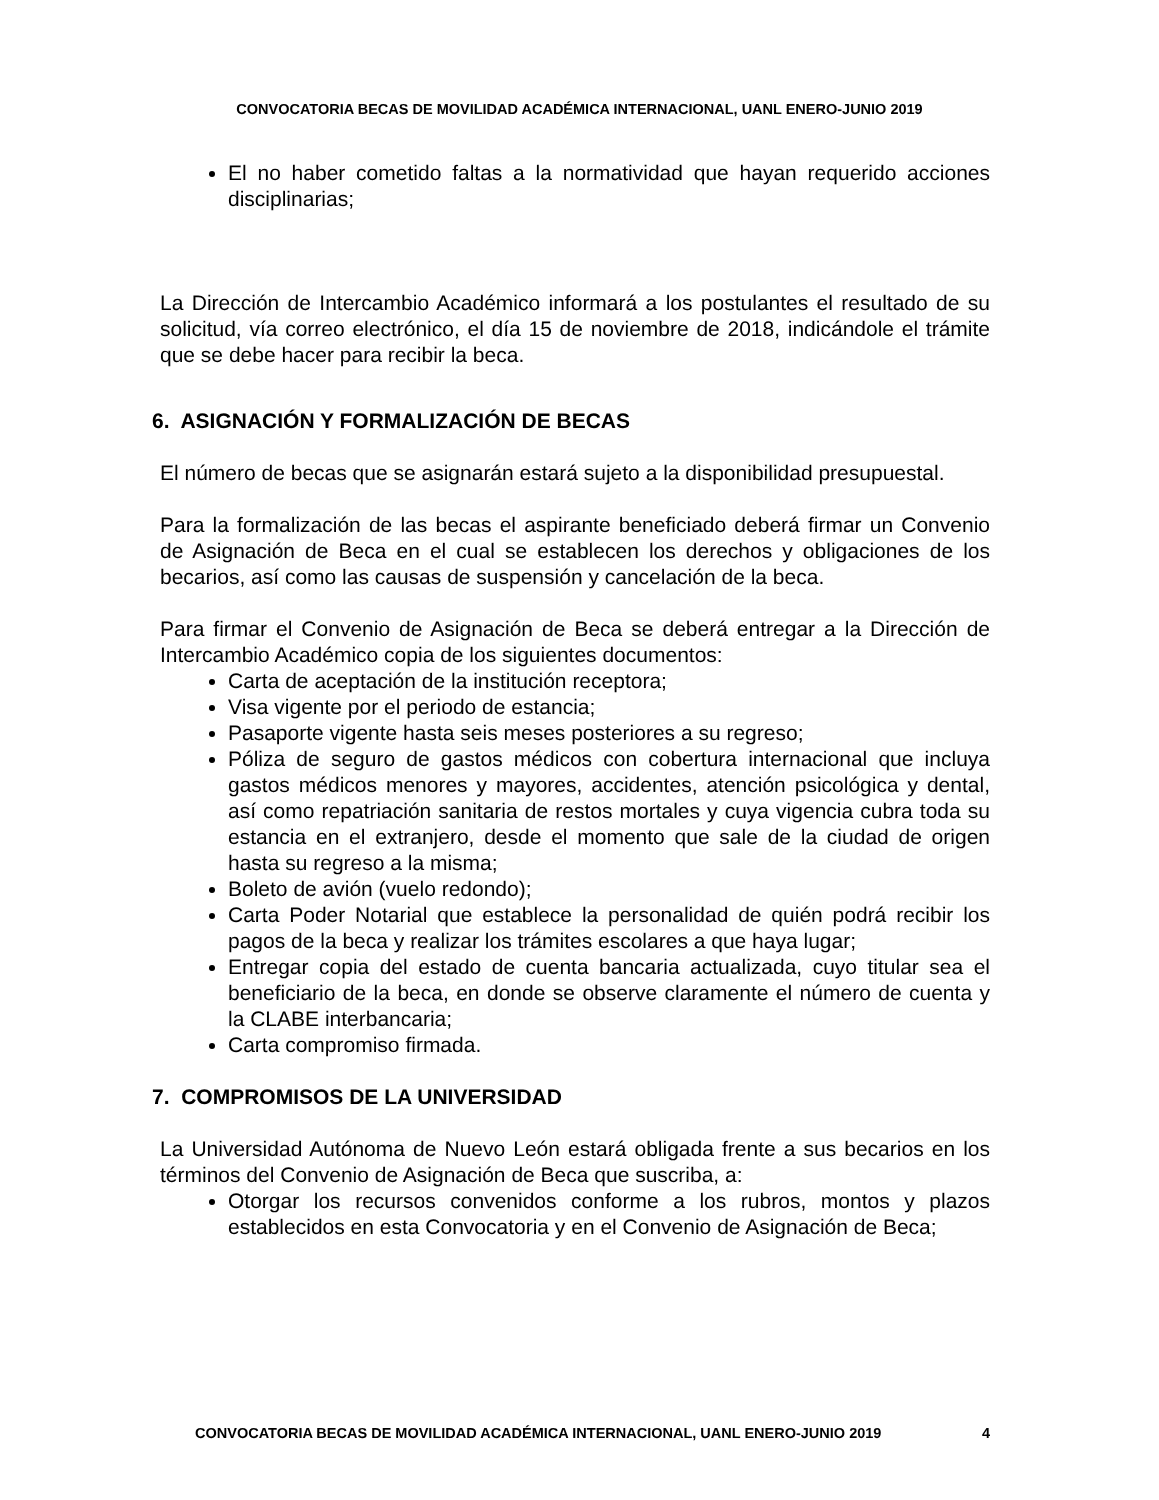CONVOCATORIA BECAS DE MOVILIDAD ACADÉMICA INTERNACIONAL, UANL ENERO-JUNIO 2019
El no haber cometido faltas a la normatividad que hayan requerido acciones disciplinarias;
La Dirección de Intercambio Académico informará a los postulantes el resultado de su solicitud, vía correo electrónico, el día 15 de noviembre de 2018, indicándole el trámite que se debe hacer para recibir la beca.
6. ASIGNACIÓN Y FORMALIZACIÓN DE BECAS
El número de becas que se asignarán estará sujeto a la disponibilidad presupuestal.
Para la formalización de las becas el aspirante beneficiado deberá firmar un Convenio de Asignación de Beca en el cual se establecen los derechos y obligaciones de los becarios, así como las causas de suspensión y cancelación de la beca.
Para firmar el Convenio de Asignación de Beca se deberá entregar a la Dirección de Intercambio Académico copia de los siguientes documentos:
Carta de aceptación de la institución receptora;
Visa vigente por el periodo de estancia;
Pasaporte vigente hasta seis meses posteriores a su regreso;
Póliza de seguro de gastos médicos con cobertura internacional que incluya gastos médicos menores y mayores, accidentes, atención psicológica y dental, así como repatriación sanitaria de restos mortales y cuya vigencia cubra toda su estancia en el extranjero, desde el momento que sale de la ciudad de origen hasta su regreso a la misma;
Boleto de avión (vuelo redondo);
Carta Poder Notarial que establece la personalidad de quién podrá recibir los pagos de la beca y realizar los trámites escolares a que haya lugar;
Entregar copia del estado de cuenta bancaria actualizada, cuyo titular sea el beneficiario de la beca, en donde se observe claramente el número de cuenta y la CLABE interbancaria;
Carta compromiso firmada.
7. COMPROMISOS DE LA UNIVERSIDAD
La Universidad Autónoma de Nuevo León estará obligada frente a sus becarios en los términos del Convenio de Asignación de Beca que suscriba, a:
Otorgar los recursos convenidos conforme a los rubros, montos y plazos establecidos en esta Convocatoria y en el Convenio de Asignación de Beca;
CONVOCATORIA BECAS DE MOVILIDAD ACADÉMICA INTERNACIONAL, UANL ENERO-JUNIO 2019 4